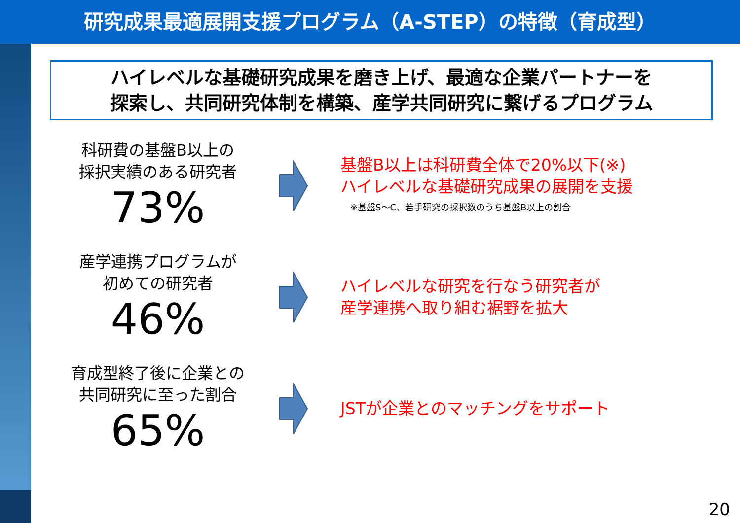研究成果最適展開支援プログラム（A-STEP）の特徴（育成型）
ハイレベルな基礎研究成果を磨き上げ、最適な企業パートナーを
探索し、共同研究体制を構築、産学共同研究に繋げるプログラム
科研費の基盤B以上の
採択実績のある研究者
73%
基盤B以上は科研費全体で20%以下(※)
ハイレベルな基礎研究成果の展開を支援
※基盤S～C、若手研究の採択数のうち基盤B以上の割合
産学連携プログラムが
初めての研究者
46%
ハイレベルな研究を行なう研究者が
産学連携へ取り組む裾野を拡大
育成型終了後に企業との
共同研究に至った割合
65%
JSTが企業とのマッチングをサポート
20